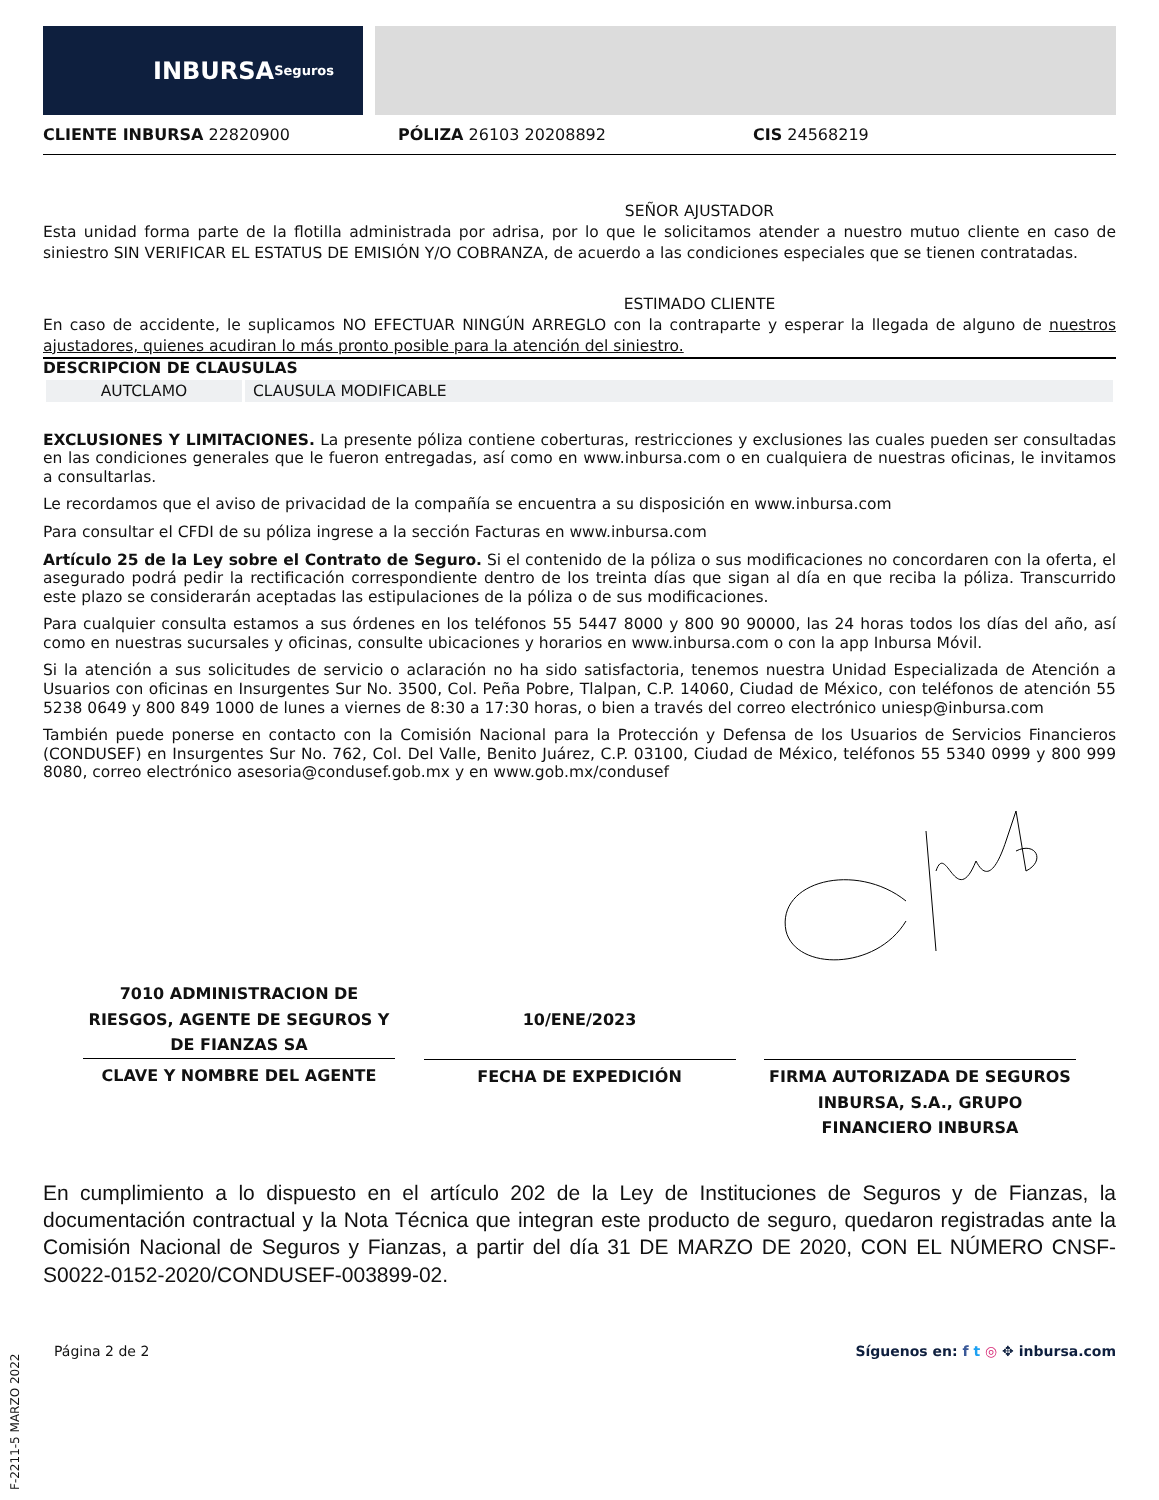INBURSA
Seguros
CLIENTE INBURSA 22820900 PÓLIZA 26103 20208892 CIS 24568219
SEÑOR AJUSTADOR
Esta unidad forma parte de la flotilla administrada por adrisa, por lo que le solicitamos atender a nuestro mutuo cliente en caso de siniestro SIN VERIFICAR EL ESTATUS DE EMISIÓN Y/O COBRANZA, de acuerdo a las condiciones especiales que se tienen contratadas.
ESTIMADO CLIENTE
En caso de accidente, le suplicamos NO EFECTUAR NINGÚN ARREGLO con la contraparte y esperar la llegada de alguno de nuestros ajustadores, quienes acudiran lo más pronto posible para la atención del siniestro.
DESCRIPCION DE CLAUSULAS
| AUTCLAMO | CLAUSULA MODIFICABLE |
EXCLUSIONES Y LIMITACIONES. La presente póliza contiene coberturas, restricciones y exclusiones las cuales pueden ser consultadas en las condiciones generales que le fueron entregadas, así como en www.inbursa.com o en cualquiera de nuestras oficinas, le invitamos a consultarlas.
Le recordamos que el aviso de privacidad de la compañía se encuentra a su disposición en www.inbursa.com
Para consultar el CFDI de su póliza ingrese a la sección Facturas en www.inbursa.com
Artículo 25 de la Ley sobre el Contrato de Seguro. Si el contenido de la póliza o sus modificaciones no concordaren con la oferta, el asegurado podrá pedir la rectificación correspondiente dentro de los treinta días que sigan al día en que reciba la póliza. Transcurrido este plazo se considerarán aceptadas las estipulaciones de la póliza o de sus modificaciones.
Para cualquier consulta estamos a sus órdenes en los teléfonos 55 5447 8000 y 800 90 90000, las 24 horas todos los días del año, así como en nuestras sucursales y oficinas, consulte ubicaciones y horarios en www.inbursa.com o con la app Inbursa Móvil.
Si la atención a sus solicitudes de servicio o aclaración no ha sido satisfactoria, tenemos nuestra Unidad Especializada de Atención a Usuarios con oficinas en Insurgentes Sur No. 3500, Col. Peña Pobre, Tlalpan, C.P. 14060, Ciudad de México, con teléfonos de atención 55 5238 0649 y 800 849 1000 de lunes a viernes de 8:30 a 17:30 horas, o bien a través del correo electrónico uniesp@inbursa.com
También puede ponerse en contacto con la Comisión Nacional para la Protección y Defensa de los Usuarios de Servicios Financieros (CONDUSEF) en Insurgentes Sur No. 762, Col. Del Valle, Benito Juárez, C.P. 03100, Ciudad de México, teléfonos 55 5340 0999 y 800 999 8080, correo electrónico asesoria@condusef.gob.mx y en www.gob.mx/condusef
7010 ADMINISTRACION DE RIESGOS, AGENTE DE SEGUROS Y DE FIANZAS SA
CLAVE Y NOMBRE DEL AGENTE
10/ENE/2023
FECHA DE EXPEDICIÓN
FIRMA AUTORIZADA DE SEGUROS INBURSA, S.A., GRUPO FINANCIERO INBURSA
En cumplimiento a lo dispuesto en el artículo 202 de la Ley de Instituciones de Seguros y de Fianzas, la documentación contractual y la Nota Técnica que integran este producto de seguro, quedaron registradas ante la Comisión Nacional de Seguros y Fianzas, a partir del día 31 DE MARZO DE 2020, CON EL NÚMERO CNSF-S0022-0152-2020/CONDUSEF-003899-02.
Página 2 de 2 Síguenos en: f t ◎ ✥ inbursa.com
F-2211-5 MARZO 2022